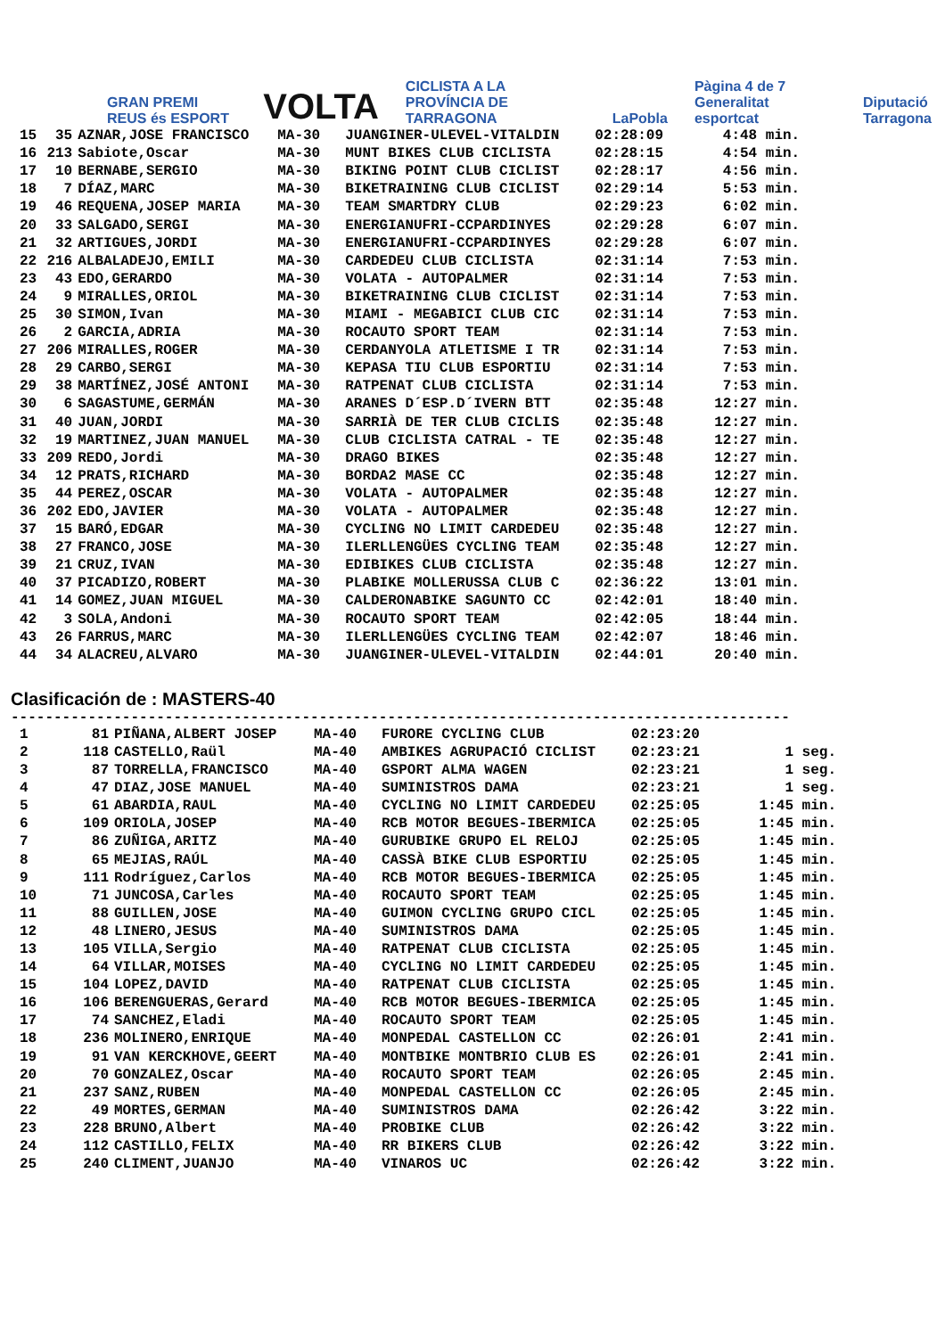GRAN PREMI REUS és ESPORT
VOLTA
CICLISTA A LA PROVÍNCIA DE TARRAGONA
LaPobla
Pàgina 4 de 7 Generalitat esportcat
Diputació Tarragona
| 15 | 35 | AZNAR,JOSE FRANCISCO | MA-30 | JUANGINER-ULEVEL-VITALDIN | 02:28:09 | 4:48 min. |
| 16 | 213 | Sabiote,Oscar | MA-30 | MUNT BIKES CLUB CICLISTA | 02:28:15 | 4:54 min. |
| 17 | 10 | BERNABE,SERGIO | MA-30 | BIKING POINT CLUB CICLIST | 02:28:17 | 4:56 min. |
| 18 | 7 | DÍAZ,MARC | MA-30 | BIKETRAINING CLUB CICLIST | 02:29:14 | 5:53 min. |
| 19 | 46 | REQUENA,JOSEP MARIA | MA-30 | TEAM SMARTDRY CLUB | 02:29:23 | 6:02 min. |
| 20 | 33 | SALGADO,SERGI | MA-30 | ENERGIANUFRI-CCPARDINYES | 02:29:28 | 6:07 min. |
| 21 | 32 | ARTIGUES,JORDI | MA-30 | ENERGIANUFRI-CCPARDINYES | 02:29:28 | 6:07 min. |
| 22 | 216 | ALBALADEJO,EMILI | MA-30 | CARDEDEU CLUB CICLISTA | 02:31:14 | 7:53 min. |
| 23 | 43 | EDO,GERARDO | MA-30 | VOLATA - AUTOPALMER | 02:31:14 | 7:53 min. |
| 24 | 9 | MIRALLES,ORIOL | MA-30 | BIKETRAINING CLUB CICLIST | 02:31:14 | 7:53 min. |
| 25 | 30 | SIMON,Ivan | MA-30 | MIAMI - MEGABICI CLUB CIC | 02:31:14 | 7:53 min. |
| 26 | 2 | GARCIA,ADRIA | MA-30 | ROCAUTO SPORT TEAM | 02:31:14 | 7:53 min. |
| 27 | 206 | MIRALLES,ROGER | MA-30 | CERDANYOLA ATLETISME I TR | 02:31:14 | 7:53 min. |
| 28 | 29 | CARBO,SERGI | MA-30 | KEPASA TIU CLUB ESPORTIU | 02:31:14 | 7:53 min. |
| 29 | 38 | MARTÍNEZ,JOSÉ ANTONI | MA-30 | RATPENAT CLUB CICLISTA | 02:31:14 | 7:53 min. |
| 30 | 6 | SAGASTUME,GERMÁN | MA-30 | ARANES D´ESP.D´IVERN BTT | 02:35:48 | 12:27 min. |
| 31 | 40 | JUAN,JORDI | MA-30 | SARRIÀ DE TER CLUB CICLIS | 02:35:48 | 12:27 min. |
| 32 | 19 | MARTINEZ,JUAN MANUEL | MA-30 | CLUB CICLISTA CATRAL - TE | 02:35:48 | 12:27 min. |
| 33 | 209 | REDO,Jordi | MA-30 | DRAGO BIKES | 02:35:48 | 12:27 min. |
| 34 | 12 | PRATS,RICHARD | MA-30 | BORDA2 MASE CC | 02:35:48 | 12:27 min. |
| 35 | 44 | PEREZ,OSCAR | MA-30 | VOLATA - AUTOPALMER | 02:35:48 | 12:27 min. |
| 36 | 202 | EDO,JAVIER | MA-30 | VOLATA - AUTOPALMER | 02:35:48 | 12:27 min. |
| 37 | 15 | BARÓ,EDGAR | MA-30 | CYCLING NO LIMIT CARDEDEU | 02:35:48 | 12:27 min. |
| 38 | 27 | FRANCO,JOSE | MA-30 | ILERLLENGÜES CYCLING TEAM | 02:35:48 | 12:27 min. |
| 39 | 21 | CRUZ,IVAN | MA-30 | EDIBIKES CLUB CICLISTA | 02:35:48 | 12:27 min. |
| 40 | 37 | PICADIZO,ROBERT | MA-30 | PLABIKE MOLLERUSSA CLUB C | 02:36:22 | 13:01 min. |
| 41 | 14 | GOMEZ,JUAN MIGUEL | MA-30 | CALDERONABIKE SAGUNTO CC | 02:42:01 | 18:40 min. |
| 42 | 3 | SOLA,Andoni | MA-30 | ROCAUTO SPORT TEAM | 02:42:05 | 18:44 min. |
| 43 | 26 | FARRUS,MARC | MA-30 | ILERLLENGÜES CYCLING TEAM | 02:42:07 | 18:46 min. |
| 44 | 34 | ALACREU,ALVARO | MA-30 | JUANGINER-ULEVEL-VITALDIN | 02:44:01 | 20:40 min. |
Clasificación de : MASTERS-40
-------------------------------------------------------------------------------------------
| 1 | 81 | PIÑANA,ALBERT JOSEP | MA-40 | FURORE CYCLING CLUB | 02:23:20 | |
| 2 | 118 | CASTELLO,Raül | MA-40 | AMBIKES AGRUPACIÓ CICLIST | 02:23:21 | 1 seg. |
| 3 | 87 | TORRELLA,FRANCISCO | MA-40 | GSPORT ALMA WAGEN | 02:23:21 | 1 seg. |
| 4 | 47 | DIAZ,JOSE MANUEL | MA-40 | SUMINISTROS DAMA | 02:23:21 | 1 seg. |
| 5 | 61 | ABARDIA,RAUL | MA-40 | CYCLING NO LIMIT CARDEDEU | 02:25:05 | 1:45 min. |
| 6 | 109 | ORIOLA,JOSEP | MA-40 | RCB MOTOR BEGUES-IBERMICA | 02:25:05 | 1:45 min. |
| 7 | 86 | ZUÑIGA,ARITZ | MA-40 | GURUBIKE GRUPO EL RELOJ | 02:25:05 | 1:45 min. |
| 8 | 65 | MEJIAS,RAÚL | MA-40 | CASSÀ BIKE CLUB ESPORTIU | 02:25:05 | 1:45 min. |
| 9 | 111 | Rodríguez,Carlos | MA-40 | RCB MOTOR BEGUES-IBERMICA | 02:25:05 | 1:45 min. |
| 10 | 71 | JUNCOSA,Carles | MA-40 | ROCAUTO SPORT TEAM | 02:25:05 | 1:45 min. |
| 11 | 88 | GUILLEN,JOSE | MA-40 | GUIMON CYCLING GRUPO CICL | 02:25:05 | 1:45 min. |
| 12 | 48 | LINERO,JESUS | MA-40 | SUMINISTROS DAMA | 02:25:05 | 1:45 min. |
| 13 | 105 | VILLA,Sergio | MA-40 | RATPENAT CLUB CICLISTA | 02:25:05 | 1:45 min. |
| 14 | 64 | VILLAR,MOISES | MA-40 | CYCLING NO LIMIT CARDEDEU | 02:25:05 | 1:45 min. |
| 15 | 104 | LOPEZ,DAVID | MA-40 | RATPENAT CLUB CICLISTA | 02:25:05 | 1:45 min. |
| 16 | 106 | BERENGUERAS,Gerard | MA-40 | RCB MOTOR BEGUES-IBERMICA | 02:25:05 | 1:45 min. |
| 17 | 74 | SANCHEZ,Eladi | MA-40 | ROCAUTO SPORT TEAM | 02:25:05 | 1:45 min. |
| 18 | 236 | MOLINERO,ENRIQUE | MA-40 | MONPEDAL CASTELLON CC | 02:26:01 | 2:41 min. |
| 19 | 91 | VAN KERCKHOVE,GEERT | MA-40 | MONTBIKE MONTBRIO CLUB ES | 02:26:01 | 2:41 min. |
| 20 | 70 | GONZALEZ,Oscar | MA-40 | ROCAUTO SPORT TEAM | 02:26:05 | 2:45 min. |
| 21 | 237 | SANZ,RUBEN | MA-40 | MONPEDAL CASTELLON CC | 02:26:05 | 2:45 min. |
| 22 | 49 | MORTES,GERMAN | MA-40 | SUMINISTROS DAMA | 02:26:42 | 3:22 min. |
| 23 | 228 | BRUNO,Albert | MA-40 | PROBIKE CLUB | 02:26:42 | 3:22 min. |
| 24 | 112 | CASTILLO,FELIX | MA-40 | RR BIKERS CLUB | 02:26:42 | 3:22 min. |
| 25 | 240 | CLIMENT,JUANJO | MA-40 | VINAROS UC | 02:26:42 | 3:22 min. |